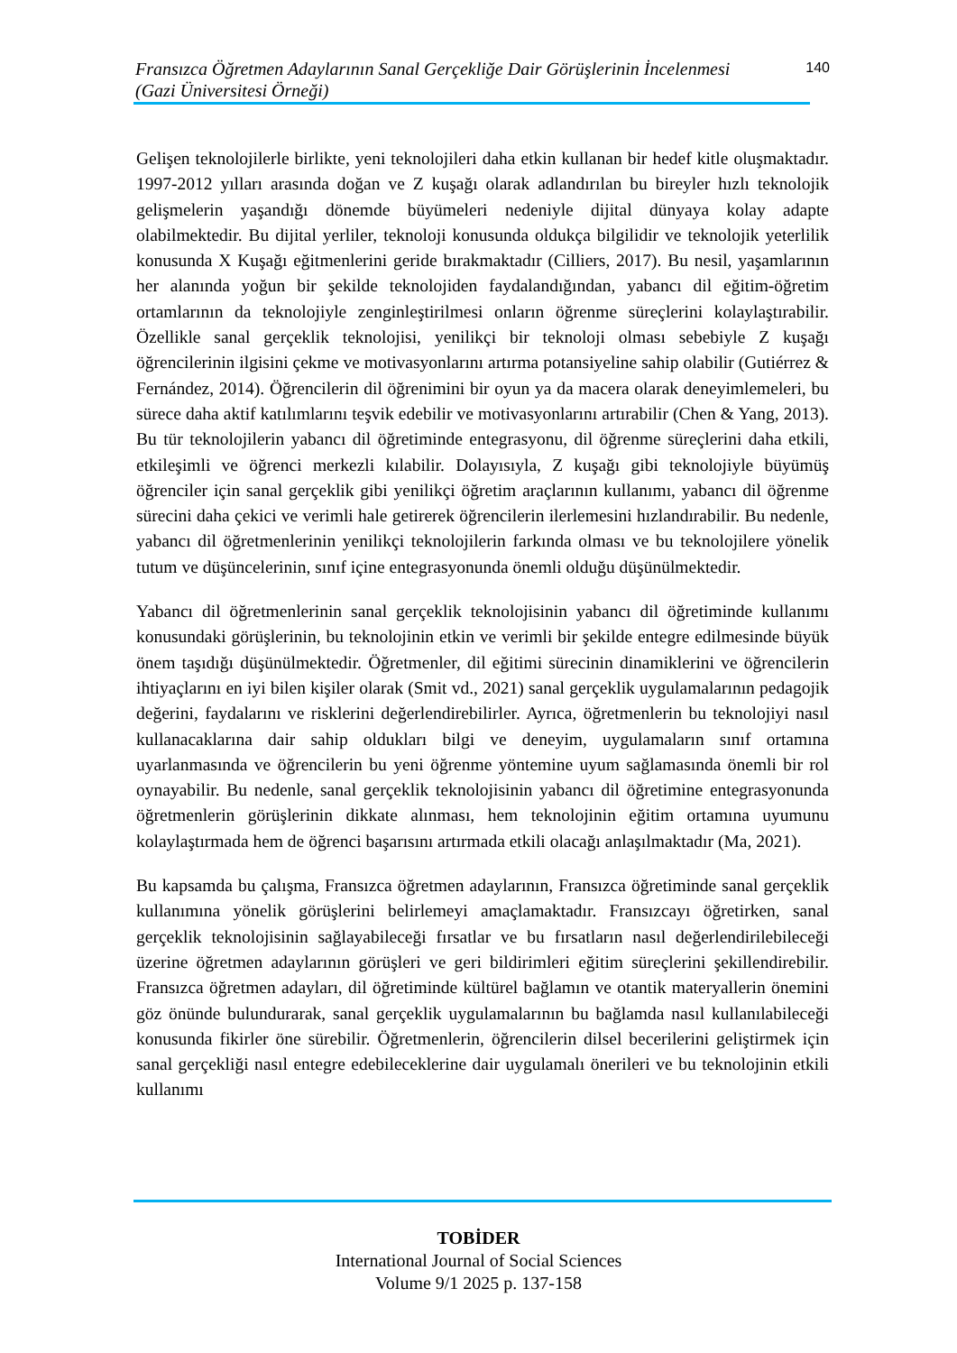Fransızca Öğretmen Adaylarının Sanal Gerçekliğe Dair Görüşlerinin İncelenmesi
(Gazi Üniversitesi Örneği)
140
Gelişen teknolojilerle birlikte, yeni teknolojileri daha etkin kullanan bir hedef kitle oluşmaktadır. 1997-2012 yılları arasında doğan ve Z kuşağı olarak adlandırılan bu bireyler hızlı teknolojik gelişmelerin yaşandığı dönemde büyümeleri nedeniyle dijital dünyaya kolay adapte olabilmektedir. Bu dijital yerliler, teknoloji konusunda oldukça bilgilidir ve teknolojik yeterlilik konusunda X Kuşağı eğitmenlerini geride bırakmaktadır (Cilliers, 2017). Bu nesil, yaşamlarının her alanında yoğun bir şekilde teknolojiden faydalandığından, yabancı dil eğitim-öğretim ortamlarının da teknolojiyle zenginleştirilmesi onların öğrenme süreçlerini kolaylaştırabilir. Özellikle sanal gerçeklik teknolojisi, yenilikçi bir teknoloji olması sebebiyle Z kuşağı öğrencilerinin ilgisini çekme ve motivasyonlarını artırma potansiyeline sahip olabilir (Gutiérrez & Fernández, 2014). Öğrencilerin dil öğrenimini bir oyun ya da macera olarak deneyimlemeleri, bu sürece daha aktif katılımlarını teşvik edebilir ve motivasyonlarını artırabilir (Chen & Yang, 2013). Bu tür teknolojilerin yabancı dil öğretiminde entegrasyonu, dil öğrenme süreçlerini daha etkili, etkileşimli ve öğrenci merkezli kılabilir. Dolayısıyla, Z kuşağı gibi teknolojiyle büyümüş öğrenciler için sanal gerçeklik gibi yenilikçi öğretim araçlarının kullanımı, yabancı dil öğrenme sürecini daha çekici ve verimli hale getirerek öğrencilerin ilerlemesini hızlandırabilir. Bu nedenle, yabancı dil öğretmenlerinin yenilikçi teknolojilerin farkında olması ve bu teknolojilere yönelik tutum ve düşüncelerinin, sınıf içine entegrasyonunda önemli olduğu düşünülmektedir.
Yabancı dil öğretmenlerinin sanal gerçeklik teknolojisinin yabancı dil öğretiminde kullanımı konusundaki görüşlerinin, bu teknolojinin etkin ve verimli bir şekilde entegre edilmesinde büyük önem taşıdığı düşünülmektedir. Öğretmenler, dil eğitimi sürecinin dinamiklerini ve öğrencilerin ihtiyaçlarını en iyi bilen kişiler olarak (Smit vd., 2021) sanal gerçeklik uygulamalarının pedagojik değerini, faydalarını ve risklerini değerlendirebilirler. Ayrıca, öğretmenlerin bu teknolojiyi nasıl kullanacaklarına dair sahip oldukları bilgi ve deneyim, uygulamaların sınıf ortamına uyarlanmasında ve öğrencilerin bu yeni öğrenme yöntemine uyum sağlamasında önemli bir rol oynayabilir. Bu nedenle, sanal gerçeklik teknolojisinin yabancı dil öğretimine entegrasyonunda öğretmenlerin görüşlerinin dikkate alınması, hem teknolojinin eğitim ortamına uyumunu kolaylaştırmada hem de öğrenci başarısını artırmada etkili olacağı anlaşılmaktadır (Ma, 2021).
Bu kapsamda bu çalışma, Fransızca öğretmen adaylarının, Fransızca öğretiminde sanal gerçeklik kullanımına yönelik görüşlerini belirlemeyi amaçlamaktadır. Fransızcayı öğretirken, sanal gerçeklik teknolojisinin sağlayabileceği fırsatlar ve bu fırsatların nasıl değerlendirilebileceği üzerine öğretmen adaylarının görüşleri ve geri bildirimleri eğitim süreçlerini şekillendirebilir. Fransızca öğretmen adayları, dil öğretiminde kültürel bağlamın ve otantik materyallerin önemini göz önünde bulundurarak, sanal gerçeklik uygulamalarının bu bağlamda nasıl kullanılabileceği konusunda fikirler öne sürebilir. Öğretmenlerin, öğrencilerin dilsel becerilerini geliştirmek için sanal gerçekliği nasıl entegre edebileceklerine dair uygulamalı önerileri ve bu teknolojinin etkili kullanımı
TOBİDER
International Journal of Social Sciences
Volume 9/1 2025 p. 137-158